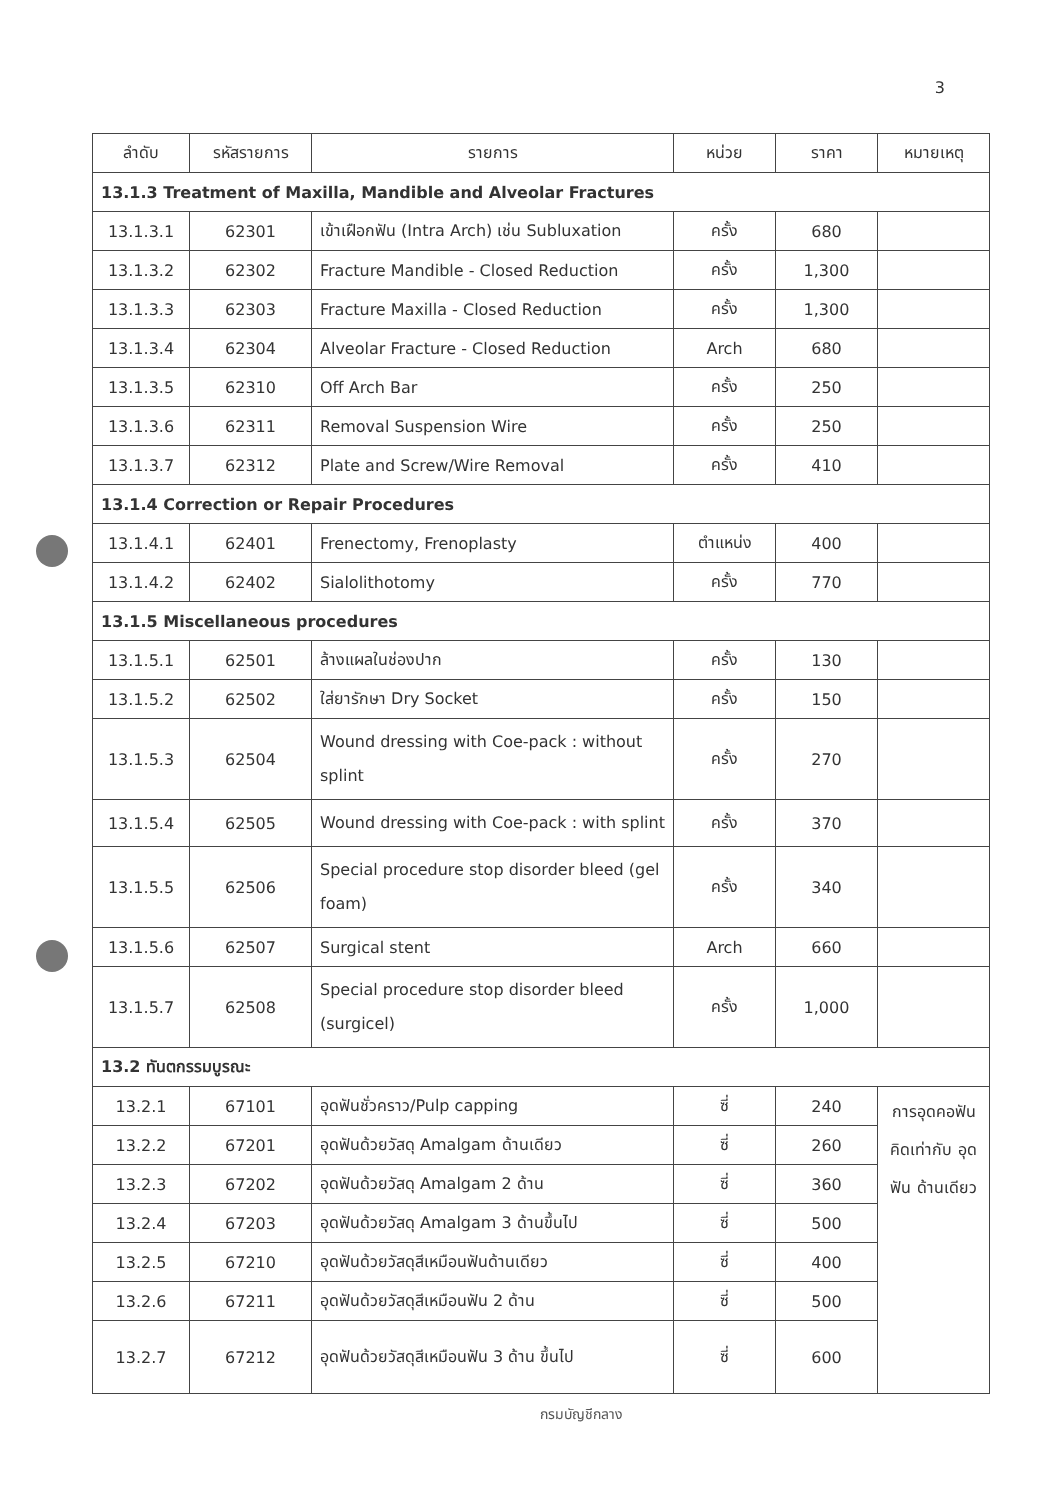3
| ลำดับ | รหัสรายการ | รายการ | หน่วย | ราคา | หมายเหตุ |
| --- | --- | --- | --- | --- | --- |
| 13.1.3 Treatment of Maxilla, Mandible and Alveolar Fractures | | | | | |
| 13.1.3.1 | 62301 | เข้าเฝือกฟัน (Intra Arch) เช่น Subluxation | ครั้ง | 680 | |
| 13.1.3.2 | 62302 | Fracture Mandible - Closed Reduction | ครั้ง | 1,300 | |
| 13.1.3.3 | 62303 | Fracture Maxilla - Closed Reduction | ครั้ง | 1,300 | |
| 13.1.3.4 | 62304 | Alveolar Fracture - Closed Reduction | Arch | 680 | |
| 13.1.3.5 | 62310 | Off Arch Bar | ครั้ง | 250 | |
| 13.1.3.6 | 62311 | Removal Suspension Wire | ครั้ง | 250 | |
| 13.1.3.7 | 62312 | Plate and Screw/Wire Removal | ครั้ง | 410 | |
| 13.1.4 Correction or Repair Procedures | | | | | |
| 13.1.4.1 | 62401 | Frenectomy, Frenoplasty | ตำแหน่ง | 400 | |
| 13.1.4.2 | 62402 | Sialolithotomy | ครั้ง | 770 | |
| 13.1.5 Miscellaneous procedures | | | | | |
| 13.1.5.1 | 62501 | ล้างแผลในช่องปาก | ครั้ง | 130 | |
| 13.1.5.2 | 62502 | ใส่ยารักษา Dry Socket | ครั้ง | 150 | |
| 13.1.5.3 | 62504 | Wound dressing with Coe-pack : without splint | ครั้ง | 270 | |
| 13.1.5.4 | 62505 | Wound dressing with Coe-pack : with splint | ครั้ง | 370 | |
| 13.1.5.5 | 62506 | Special procedure stop disorder bleed (gel foam) | ครั้ง | 340 | |
| 13.1.5.6 | 62507 | Surgical stent | Arch | 660 | |
| 13.1.5.7 | 62508 | Special procedure stop disorder bleed (surgicel) | ครั้ง | 1,000 | |
| 13.2 ทันตกรรมบูรณะ | | | | | |
| 13.2.1 | 67101 | อุดฟันชั่วคราว/Pulp capping | ซี่ | 240 | การอุดคอฟัน คิดเท่ากับ อุดฟัน ด้านเดียว |
| 13.2.2 | 67201 | อุดฟันด้วยวัสดุ Amalgam ด้านเดียว | ซี่ | 260 | |
| 13.2.3 | 67202 | อุดฟันด้วยวัสดุ Amalgam 2 ด้าน | ซี่ | 360 | |
| 13.2.4 | 67203 | อุดฟันด้วยวัสดุ Amalgam 3 ด้านขึ้นไป | ซี่ | 500 | |
| 13.2.5 | 67210 | อุดฟันด้วยวัสดุสีเหมือนฟันด้านเดียว | ซี่ | 400 | |
| 13.2.6 | 67211 | อุดฟันด้วยวัสดุสีเหมือนฟัน 2 ด้าน | ซี่ | 500 | |
| 13.2.7 | 67212 | อุดฟันด้วยวัสดุสีเหมือนฟัน 3 ด้าน ขึ้นไป | ซี่ | 600 | |
กรมบัญชีกลาง